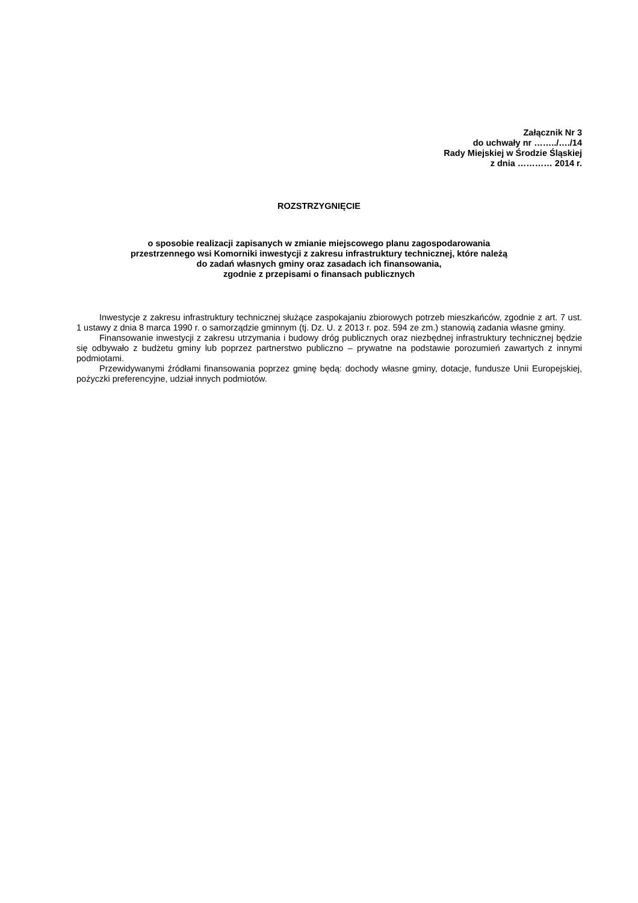Załącznik Nr 3
do uchwały nr ……../…./14
Rady Miejskiej w Środzie Śląskiej
z dnia ………… 2014 r.
ROZSTRZYGNIĘCIE
o sposobie realizacji zapisanych w zmianie miejscowego planu zagospodarowania
przestrzennego wsi Komorniki inwestycji z zakresu infrastruktury technicznej, które należą
do zadań własnych gminy oraz zasadach ich finansowania,
zgodnie z przepisami o finansach publicznych
Inwestycje z zakresu infrastruktury technicznej służące zaspokajaniu zbiorowych potrzeb mieszkańców, zgodnie z art. 7 ust. 1 ustawy z dnia 8 marca 1990 r. o samorządzie gminnym (tj. Dz. U. z 2013 r. poz. 594 ze zm.) stanowią zadania własne gminy.
Finansowanie inwestycji z zakresu utrzymania i budowy dróg publicznych oraz niezbędnej infrastruktury technicznej będzie się odbywało z budżetu gminy lub poprzez partnerstwo publiczno – prywatne na podstawie porozumień zawartych z innymi podmiotami.
Przewidywanymi źródłami finansowania poprzez gminę będą: dochody własne gminy, dotacje, fundusze Unii Europejskiej, pożyczki preferencyjne, udział innych podmiotów.